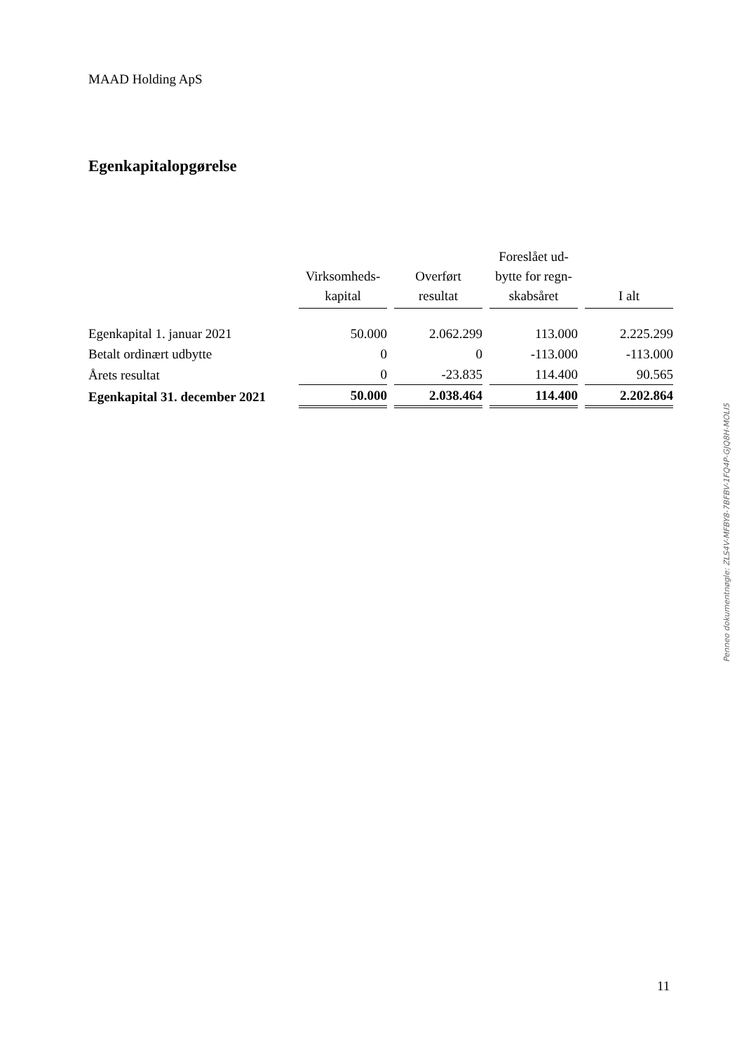MAAD Holding ApS
Egenkapitalopgørelse
| | Virksomheds- kapital | Overført resultat | Foreslået ud- bytte for regn- skabsåret | I alt |
| --- | --- | --- | --- | --- |
| Egenkapital 1. januar 2021 | 50.000 | 2.062.299 | 113.000 | 2.225.299 |
| Betalt ordinært udbytte | 0 | 0 | -113.000 | -113.000 |
| Årets resultat | 0 | -23.835 | 114.400 | 90.565 |
| Egenkapital 31. december 2021 | 50.000 | 2.038.464 | 114.400 | 2.202.864 |
Penneo dokumentnøgle: ZLS4V-MFBY8-7BFBV-1FQ4P-GJQ8H-MOLI5
11